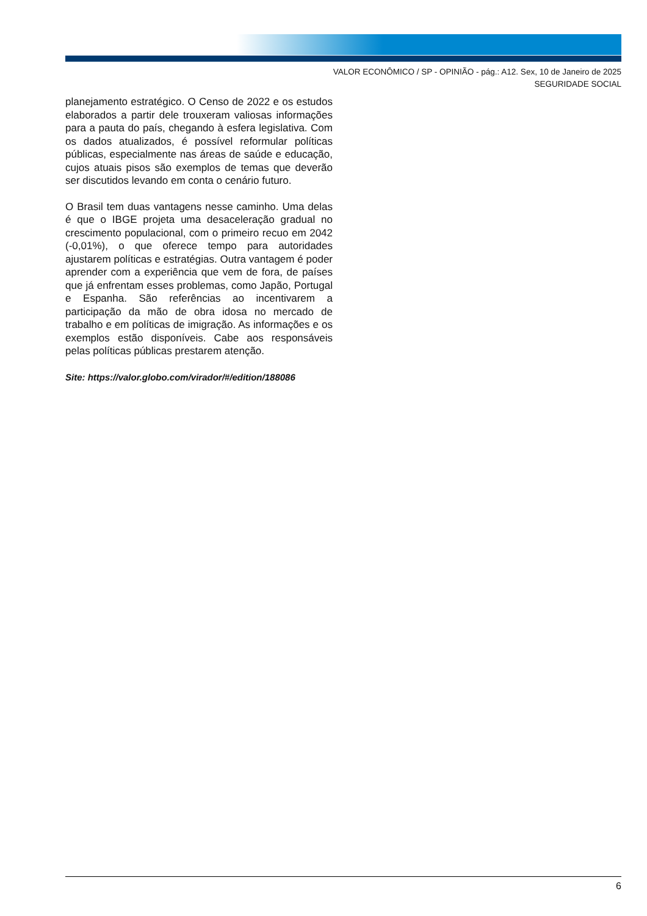VALOR ECONÔMICO / SP - OPINIÃO - pág.: A12. Sex, 10 de Janeiro de 2025
SEGURIDADE SOCIAL
planejamento estratégico. O Censo de 2022 e os estudos elaborados a partir dele trouxeram valiosas informações para a pauta do país, chegando à esfera legislativa. Com os dados atualizados, é possível reformular políticas públicas, especialmente nas áreas de saúde e educação, cujos atuais pisos são exemplos de temas que deverão ser discutidos levando em conta o cenário futuro.
O Brasil tem duas vantagens nesse caminho. Uma delas é que o IBGE projeta uma desaceleração gradual no crescimento populacional, com o primeiro recuo em 2042 (-0,01%), o que oferece tempo para autoridades ajustarem políticas e estratégias. Outra vantagem é poder aprender com a experiência que vem de fora, de países que já enfrentam esses problemas, como Japão, Portugal e Espanha. São referências ao incentivarem a participação da mão de obra idosa no mercado de trabalho e em políticas de imigração. As informações e os exemplos estão disponíveis. Cabe aos responsáveis pelas políticas públicas prestarem atenção.
Site: https://valor.globo.com/virador/#/edition/188086
6